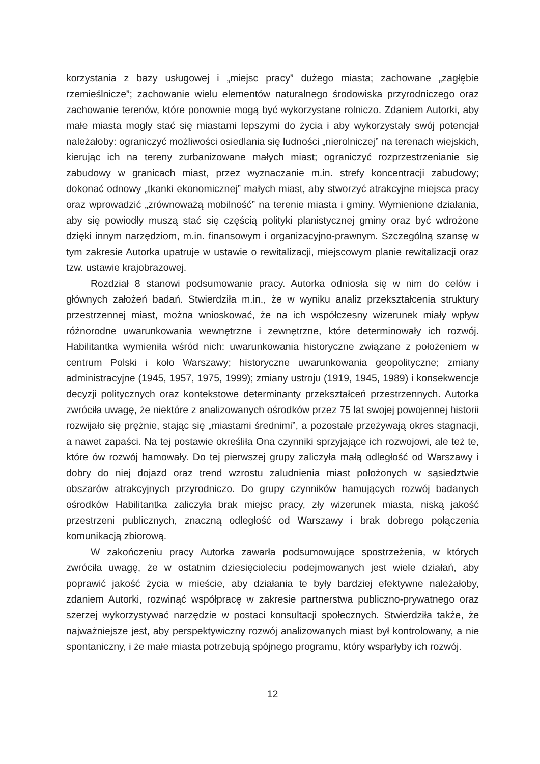korzystania z bazy usługowej i „miejsc pracy” dużego miasta; zachowane „zagłębie rzemieślnicze”; zachowanie wielu elementów naturalnego środowiska przyrodniczego oraz zachowanie terenów, które ponownie mogą być wykorzystane rolniczo. Zdaniem Autorki, aby małe miasta mogły stać się miastami lepszymi do życia i aby wykorzystały swój potencjał należałoby: ograniczyć możliwości osiedlania się ludności „nierolniczej” na terenach wiejskich, kierując ich na tereny zurbanizowane małych miast; ograniczyć rozprzestrzenianie się zabudowy w granicach miast, przez wyznaczanie m.in. strefy koncentracji zabudowy; dokonać odnowy „tkanki ekonomicznej” małych miast, aby stworzyć atrakcyjne miejsca pracy oraz wprowadzić „zrównoważą mobilność” na terenie miasta i gminy. Wymienione działania, aby się powiodły muszą stać się częścią polityki planistycznej gminy oraz być wdrożone dzięki innym narzędziom, m.in. finansowym i organizacyjno-prawnym. Szczególną szansę w tym zakresie Autorka upatruje w ustawie o rewitalizacji, miejscowym planie rewitalizacji oraz tzw. ustawie krajobrazowej.
Rozdział 8 stanowi podsumowanie pracy. Autorka odniosła się w nim do celów i głównych założeń badań. Stwierdziła m.in., że w wyniku analiz przekształcenia struktury przestrzennej miast, można wnioskować, że na ich współczesny wizerunek miały wpływ różnorodne uwarunkowania wewnętrzne i zewnętrzne, które determinowały ich rozwój. Habilitantka wymieniła wśród nich: uwarunkowania historyczne związane z położeniem w centrum Polski i koło Warszawy; historyczne uwarunkowania geopolityczne; zmiany administracyjne (1945, 1957, 1975, 1999); zmiany ustroju (1919, 1945, 1989) i konsekwencje decyzji politycznych oraz kontekstowe determinanty przekształceń przestrzennych. Autorka zwróciła uwagę, że niektóre z analizowanych ośrodków przez 75 lat swojej powojennej historii rozwijało się prężnie, stając się „miastami średnimi”, a pozostałe przeżywają okres stagnacji, a nawet zapaści. Na tej postawie określiła Ona czynniki sprzyjające ich rozwojowi, ale też te, które ów rozwój hamowały. Do tej pierwszej grupy zaliczyła małą odległość od Warszawy i dobry do niej dojazd oraz trend wzrostu zaludnienia miast położonych w sąsiedztwie obszarów atrakcyjnych przyrodniczo. Do grupy czynników hamujących rozwój badanych ośrodków Habilitantka zaliczyła brak miejsc pracy, zły wizerunek miasta, niską jakość przestrzeni publicznych, znaczną odległość od Warszawy i brak dobrego połączenia komunikacją zbiorową.
W zakończeniu pracy Autorka zawarła podsumowujące spostrzeżenia, w których zwróciła uwagę, że w ostatnim dziesięcioleciu podejmowanych jest wiele działań, aby poprawić jakość życia w mieście, aby działania te były bardziej efektywne należałoby, zdaniem Autorki, rozwinąć współpracę w zakresie partnerstwa publiczno-prywatnego oraz szerzej wykorzystywać narzędzie w postaci konsultacji społecznych. Stwierdziła także, że najważniejsze jest, aby perspektywiczny rozwój analizowanych miast był kontrolowany, a nie spontaniczny, i że małe miasta potrzebują spójnego programu, który wsparłyby ich rozwój.
12